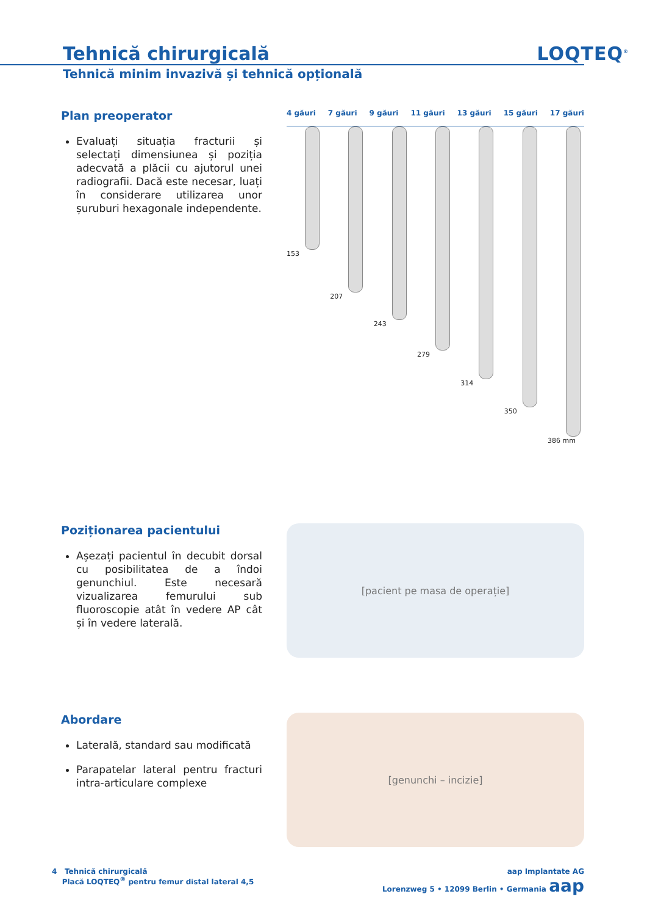Tehnică chirurgicală
LOQTEQ<sup>®</sup>
Tehnică minim invazivă și tehnică opțională
Plan preoperator
Evaluați situația fracturii și selectați dimensiunea și poziția adecvată a plăcii cu ajutorul unei radiografii. Dacă este necesar, luați în considerare utilizarea unor șuruburi hexagonale independente.
4 găuri 7 găuri 9 găuri 11 găuri 13 găuri 15 găuri 17 găuri
153 207 243 279 314 350 386 mm
Poziționarea pacientului
Așezați pacientul în decubit dorsal cu posibilitatea de a îndoi genunchiul. Este necesară vizualizarea femurului sub fluoroscopie atât în vedere AP cât și în vedere laterală.
[pacient pe masa de operație]
Abordare
Laterală, standard sau modificată
Parapatelar lateral pentru fracturi intra-articulare complexe
[genunchi – incizie]
4 Tehnică chirurgicală
Placă LOQTEQ<sup>®</sup> pentru femur distal lateral 4,5
aap Implantate AG
Lorenzweg 5 • 12099 Berlin • Germania aap